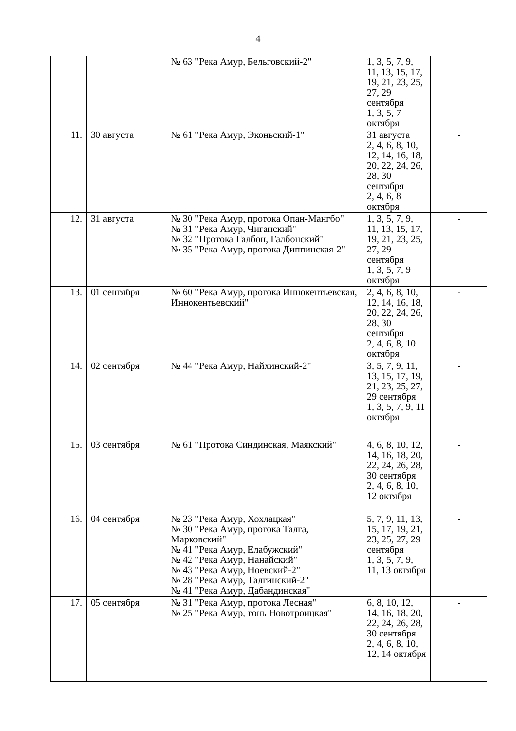4
| | | № 63 "Река Амур, Бельговский-2" | 1, 3, 5, 7, 9, 11, 13, 15, 17, 19, 21, 23, 25, 27, 29 сентября 1, 3, 5, 7 октября | |
| 11. | 30 августа | № 61 "Река Амур, Эконьский-1" | 31 августа 2, 4, 6, 8, 10, 12, 14, 16, 18, 20, 22, 24, 26, 28, 30 сентября 2, 4, 6, 8 октября | - |
| 12. | 31 августа | № 30 "Река Амур, протока Опан-Мангбо" № 31 "Река Амур, Чиганский" № 32 "Протока Галбон, Галбонский" № 35 "Река Амур, протока Диппинская-2" | 1, 3, 5, 7, 9, 11, 13, 15, 17, 19, 21, 23, 25, 27, 29 сентября 1, 3, 5, 7, 9 октября | - |
| 13. | 01 сентября | № 60 "Река Амур, протока Иннокентьевская, Иннокентьевский" | 2, 4, 6, 8, 10, 12, 14, 16, 18, 20, 22, 24, 26, 28, 30 сентября 2, 4, 6, 8, 10 октября | - |
| 14. | 02 сентября | № 44 "Река Амур, Найхинский-2" | 3, 5, 7, 9, 11, 13, 15, 17, 19, 21, 23, 25, 27, 29 сентября 1, 3, 5, 7, 9, 11 октября | - |
| 15. | 03 сентября | № 61 "Протока Синдинская, Маякский" | 4, 6, 8, 10, 12, 14, 16, 18, 20, 22, 24, 26, 28, 30 сентября 2, 4, 6, 8, 10, 12 октября | - |
| 16. | 04 сентября | № 23 "Река Амур, Хохлацкая" № 30 "Река Амур, протока Талга, Марковский" № 41 "Река Амур, Елабужский" № 42 "Река Амур, Нанайский" № 43 "Река Амур, Ноевский-2" № 28 "Река Амур, Талгинский-2" № 41 "Река Амур, Дабандинская" | 5, 7, 9, 11, 13, 15, 17, 19, 21, 23, 25, 27, 29 сентября 1, 3, 5, 7, 9, 11, 13 октября | - |
| 17. | 05 сентября | № 31 "Река Амур, протока Лесная" № 25 "Река Амур, тонь Новотроицкая" | 6, 8, 10, 12, 14, 16, 18, 20, 22, 24, 26, 28, 30 сентября 2, 4, 6, 8, 10, 12, 14 октября | - |